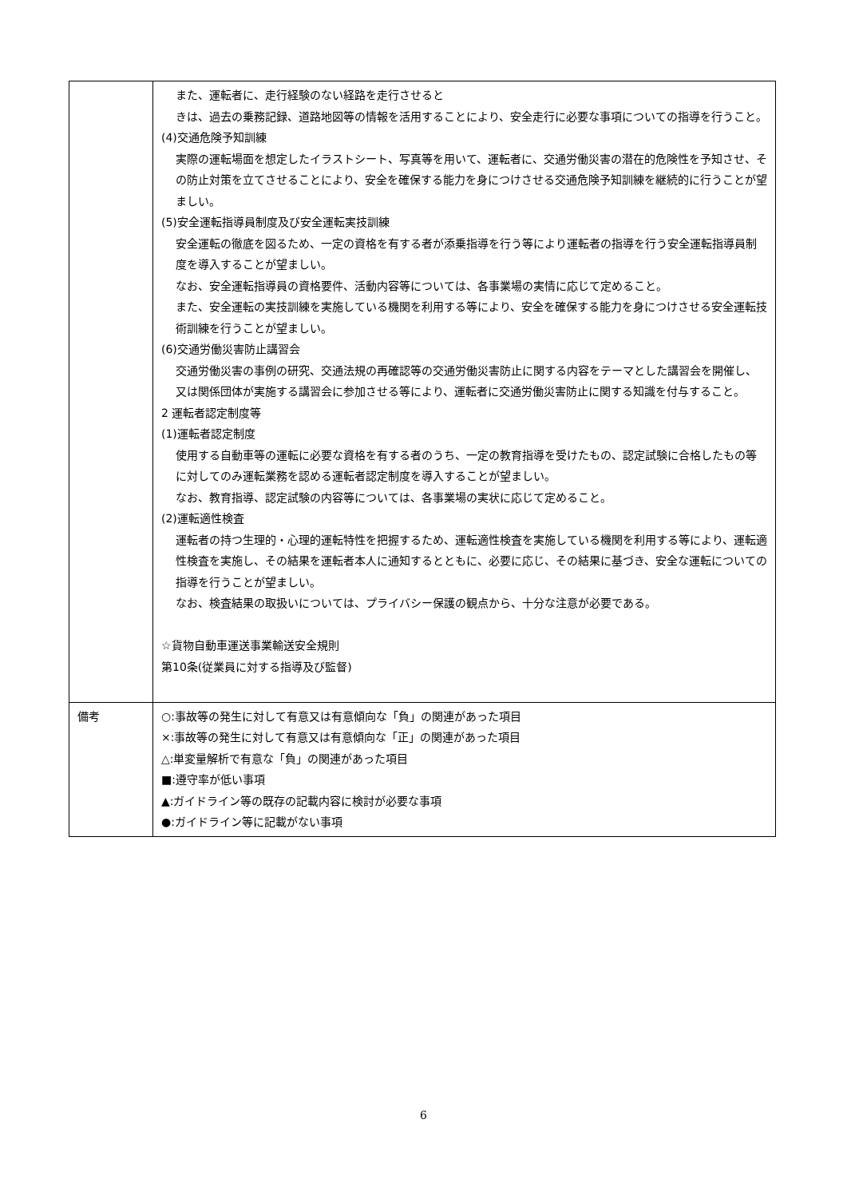| | また、運転者に、走行経験のない経路を走行させると きは、過去の乗務記録、道路地図等の情報を活用することにより、安全走行に必要な事項についての指導を行うこと。 (4)交通危険予知訓練 実際の運転場面を想定したイラストシート、写真等を用いて、運転者に、交通労働災害の潜在的危険性を予知させ、その防止対策を立てさせることにより、安全を確保する能力を身につけさせる交通危険予知訓練を継続的に行うことが望ましい。 (5)安全運転指導員制度及び安全運転実技訓練 安全運転の徹底を図るため、一定の資格を有する者が添乗指導を行う等により運転者の指導を行う安全運転指導員制度を導入することが望ましい。 なお、安全運転指導員の資格要件、活動内容等については、各事業場の実情に応じて定めること。 また、安全運転の実技訓練を実施している機関を利用する等により、安全を確保する能力を身につけさせる安全運転技術訓練を行うことが望ましい。 (6)交通労働災害防止講習会 交通労働災害の事例の研究、交通法規の再確認等の交通労働災害防止に関する内容をテーマとした講習会を開催し、又は関係団体が実施する講習会に参加させる等により、運転者に交通労働災害防止に関する知識を付与すること。 2 運転者認定制度等 (1)運転者認定制度 使用する自動車等の運転に必要な資格を有する者のうち、一定の教育指導を受けたもの、認定試験に合格したもの等に対してのみ運転業務を認める運転者認定制度を導入することが望ましい。 なお、教育指導、認定試験の内容等については、各事業場の実状に応じて定めること。 (2)運転適性検査 運転者の持つ生理的・心理的運転特性を把握するため、運転適性検査を実施している機関を利用する等により、運転適性検査を実施し、その結果を運転者本人に通知するとともに、必要に応じ、その結果に基づき、安全な運転についての指導を行うことが望ましい。 なお、検査結果の取扱いについては、プライバシー保護の観点から、十分な注意が必要である。 ☆貨物自動車運送事業輸送安全規則 第10条(従業員に対する指導及び監督) |
| 備考 | ○:事故等の発生に対して有意又は有意傾向な「負」の関連があった項目 ×:事故等の発生に対して有意又は有意傾向な「正」の関連があった項目 △:単変量解析で有意な「負」の関連があった項目 ■:遵守率が低い事項 ▲:ガイドライン等の既存の記載内容に検討が必要な事項 ●:ガイドライン等に記載がない事項 |
6